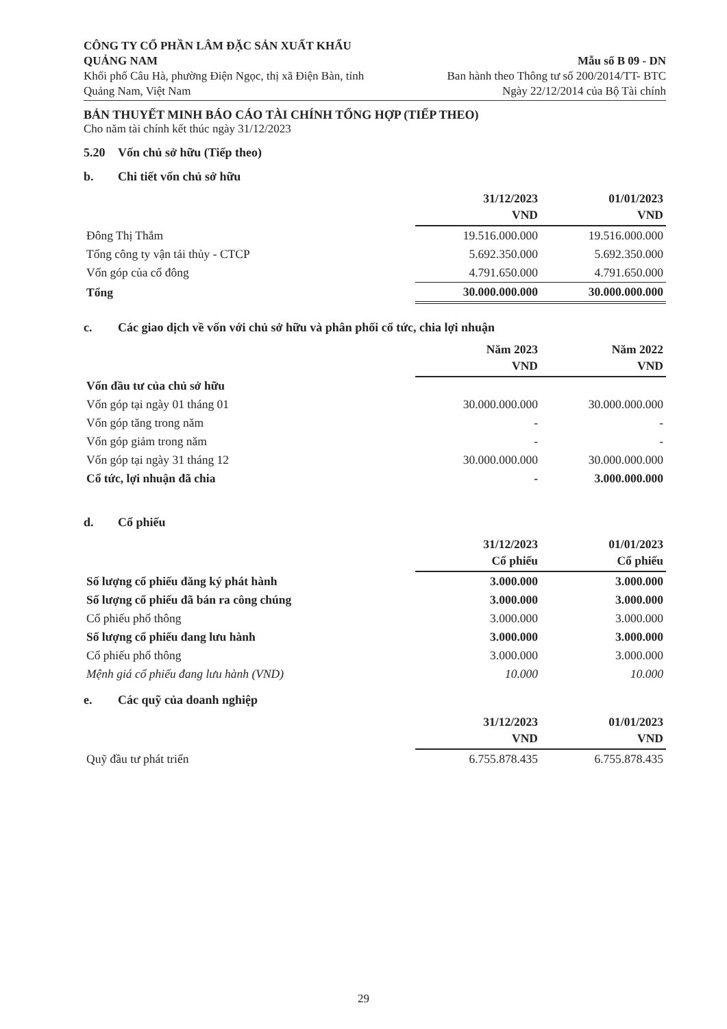CÔNG TY CỔ PHẦN LÂM ĐẶC SẢN XUẤT KHẨU QUẢNG NAM
Khối phố Câu Hà, phường Điện Ngọc, thị xã Điện Bàn, tỉnh Quảng Nam, Việt Nam
Mẫu số B 09 - DN
Ban hành theo Thông tư số 200/2014/TT- BTC
Ngày 22/12/2014 của Bộ Tài chính
BẢN THUYẾT MINH BÁO CÁO TÀI CHÍNH TỔNG HỢP (TIẾP THEO)
Cho năm tài chính kết thúc ngày 31/12/2023
5.20 Vốn chủ sở hữu (Tiếp theo)
b. Chi tiết vốn chủ sở hữu
| | 31/12/2023 VND | 01/01/2023 VND |
| --- | --- | --- |
| Đông Thị Thắm | 19.516.000.000 | 19.516.000.000 |
| Tổng công ty vận tải thủy - CTCP | 5.692.350.000 | 5.692.350.000 |
| Vốn góp của cổ đông | 4.791.650.000 | 4.791.650.000 |
| Tổng | 30.000.000.000 | 30.000.000.000 |
c. Các giao dịch về vốn với chủ sở hữu và phân phối cổ tức, chia lợi nhuận
| | Năm 2023 VND | Năm 2022 VND |
| --- | --- | --- |
| Vốn đầu tư của chủ sở hữu | | |
| Vốn góp tại ngày 01 tháng 01 | 30.000.000.000 | 30.000.000.000 |
| Vốn góp tăng trong năm | - | - |
| Vốn góp giảm trong năm | - | - |
| Vốn góp tại ngày 31 tháng 12 | 30.000.000.000 | 30.000.000.000 |
| Cổ tức, lợi nhuận đã chia | - | 3.000.000.000 |
d. Cổ phiếu
| | 31/12/2023 Cổ phiếu | 01/01/2023 Cổ phiếu |
| --- | --- | --- |
| Số lượng cổ phiếu đăng ký phát hành | 3.000.000 | 3.000.000 |
| Số lượng cổ phiếu đã bán ra công chúng | 3.000.000 | 3.000.000 |
| Cổ phiếu phổ thông | 3.000.000 | 3.000.000 |
| Số lượng cổ phiếu đang lưu hành | 3.000.000 | 3.000.000 |
| Cổ phiếu phổ thông | 3.000.000 | 3.000.000 |
| Mệnh giá cổ phiếu đang lưu hành (VND) | 10.000 | 10.000 |
e. Các quỹ của doanh nghiệp
| | 31/12/2023 VND | 01/01/2023 VND |
| --- | --- | --- |
| Quỹ đầu tư phát triển | 6.755.878.435 | 6.755.878.435 |
29